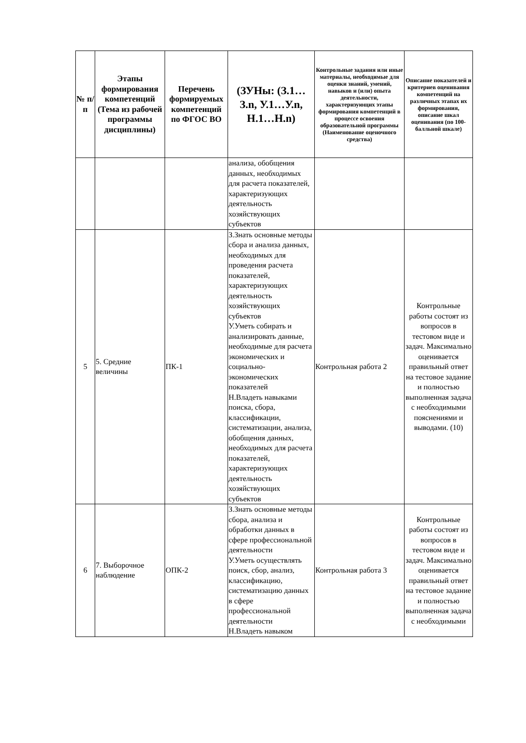| № п/п | Этапы формирования компетенций (Тема из рабочей программы дисциплины) | Перечень формируемых компетенций по ФГОС ВО | (ЗУНы: (З.1…З.n, У.1…У.n, Н.1…Н.n) | Контрольные задания или иные материалы, необходимые для оценки знаний, умений, навыков и (или) опыта деятельности, характеризующих этапы формирования компетенций в процессе освоения образовательной программы (Наименование оценочного средства) | Описание показателей и критериев оценивания компетенций на различных этапах их формирования, описание шкал оценивания (по 100-балльной шкале) |
| --- | --- | --- | --- | --- | --- |
| | | | анализа, обобщения данных, необходимых для расчета показателей, характеризующих деятельность хозяйствующих субъектов | | |
| 5 | 5. Средние величины | ПК-1 | З.Знать основные методы сбора и анализа данных, необходимых для проведения расчета показателей, характеризующих деятельность хозяйствующих субъектов У.Уметь собирать и анализировать данные, необходимые для расчета экономических и социально-экономических показателей Н.Владеть навыками поиска, сбора, классификации, систематизации, анализа, обобщения данных, необходимых для расчета показателей, характеризующих деятельность хозяйствующих субъектов | Контрольная работа 2 | Контрольные работы состоят из вопросов в тестовом виде и задач. Максимально оценивается правильный ответ на тестовое задание и полностью выполненная задача с необходимыми пояснениями и выводами. (10) |
| 6 | 7. Выборочное наблюдение | ОПК-2 | З.Знать основные методы сбора, анализа и обработки данных в сфере профессиональной деятельности У.Уметь осуществлять поиск, сбор, анализ, классификацию, систематизацию данных в сфере профессиональной деятельности Н.Владеть навыком | Контрольная работа 3 | Контрольные работы состоят из вопросов в тестовом виде и задач. Максимально оценивается правильный ответ на тестовое задание и полностью выполненная задача с необходимыми |